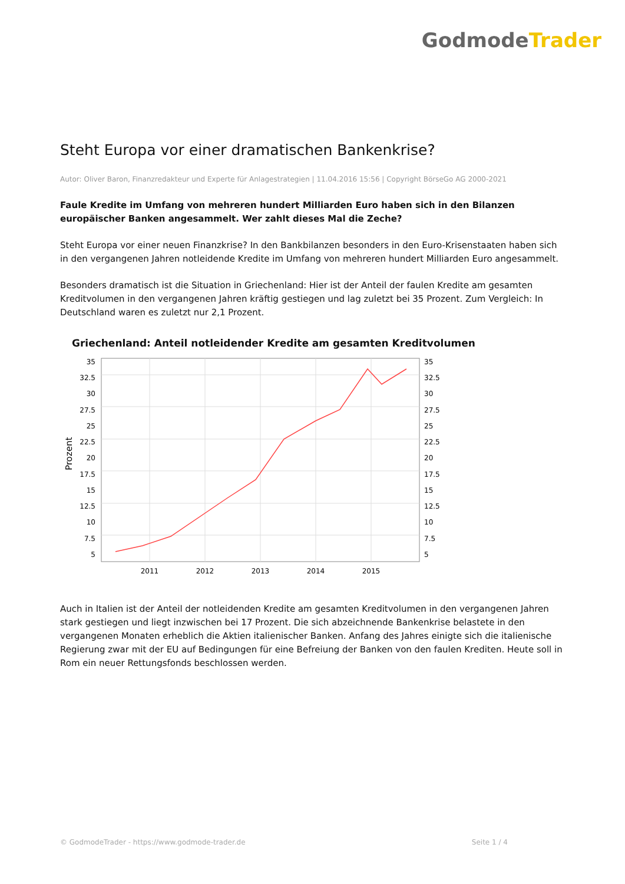GodmodeTrader
Steht Europa vor einer dramatischen Bankenkrise?
Autor: Oliver Baron, Finanzredakteur und Experte für Anlagestrategien | 11.04.2016 15:56 | Copyright BörseGo AG 2000-2021
Faule Kredite im Umfang von mehreren hundert Milliarden Euro haben sich in den Bilanzen europäischer Banken angesammelt. Wer zahlt dieses Mal die Zeche?
Steht Europa vor einer neuen Finanzkrise? In den Bankbilanzen besonders in den Euro-Krisenstaaten haben sich in den vergangenen Jahren notleidende Kredite im Umfang von mehreren hundert Milliarden Euro angesammelt.
Besonders dramatisch ist die Situation in Griechenland: Hier ist der Anteil der faulen Kredite am gesamten Kreditvolumen in den vergangenen Jahren kräftig gestiegen und lag zuletzt bei 35 Prozent. Zum Vergleich: In Deutschland waren es zuletzt nur 2,1 Prozent.
Griechenland: Anteil notleidender Kredite am gesamten Kreditvolumen
Prozent
35
32.5
30
27.5
25
22.5
20
17.5
15
12.5
10
7.5
5
35
32.5
30
27.5
25
22.5
20
17.5
15
12.5
10
7.5
5
2011
2012
2013
2014
2015
Auch in Italien ist der Anteil der notleidenden Kredite am gesamten Kreditvolumen in den vergangenen Jahren stark gestiegen und liegt inzwischen bei 17 Prozent. Die sich abzeichnende Bankenkrise belastete in den vergangenen Monaten erheblich die Aktien italienischer Banken. Anfang des Jahres einigte sich die italienische Regierung zwar mit der EU auf Bedingungen für eine Befreiung der Banken von den faulen Krediten. Heute soll in Rom ein neuer Rettungsfonds beschlossen werden.
© GodmodeTrader - https://www.godmode-trader.de Seite 1 / 4